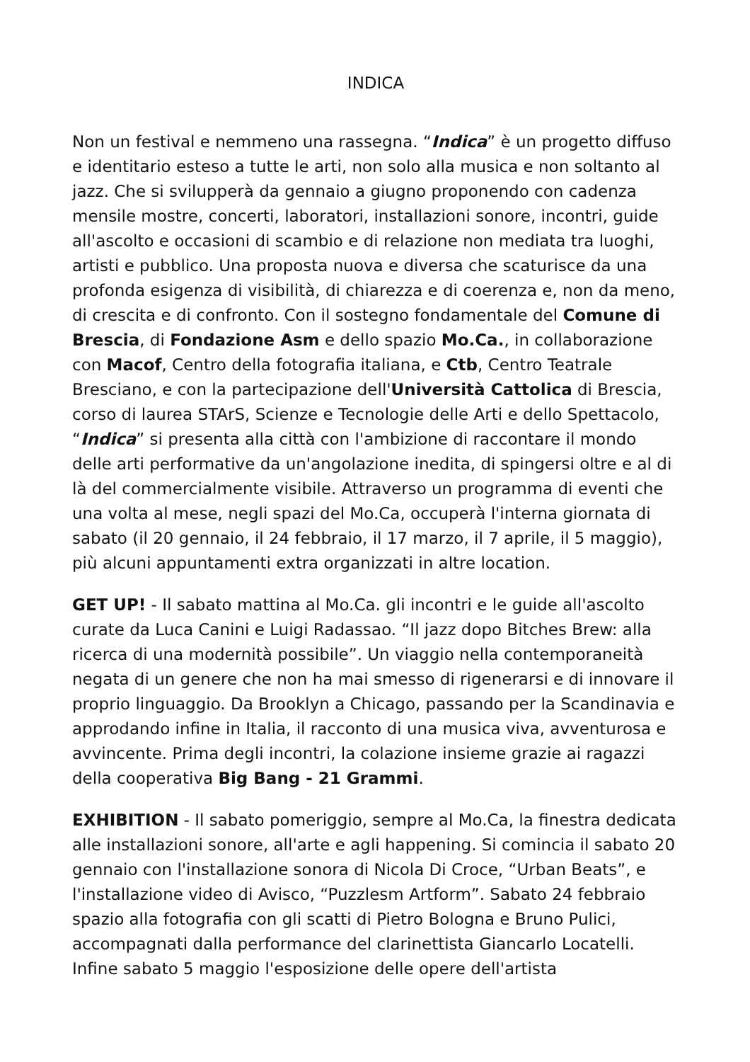INDICA
Non un festival e nemmeno una rassegna. “Indica” è un progetto diffuso e identitario esteso a tutte le arti, non solo alla musica e non soltanto al jazz. Che si svilupperà da gennaio a giugno proponendo con cadenza mensile mostre, concerti, laboratori, installazioni sonore, incontri, guide all'ascolto e occasioni di scambio e di relazione non mediata tra luoghi, artisti e pubblico. Una proposta nuova e diversa che scaturisce da una profonda esigenza di visibilità, di chiarezza e di coerenza e, non da meno, di crescita e di confronto. Con il sostegno fondamentale del Comune di Brescia, di Fondazione Asm e dello spazio Mo.Ca., in collaborazione con Macof, Centro della fotografia italiana, e Ctb, Centro Teatrale Bresciano, e con la partecipazione dell'Università Cattolica di Brescia, corso di laurea STArS, Scienze e Tecnologie delle Arti e dello Spettacolo, “Indica” si presenta alla città con l'ambizione di raccontare il mondo delle arti performative da un'angolazione inedita, di spingersi oltre e al di là del commercialmente visibile. Attraverso un programma di eventi che una volta al mese, negli spazi del Mo.Ca, occuperà l'interna giornata di sabato (il 20 gennaio, il 24 febbraio, il 17 marzo, il 7 aprile, il 5 maggio), più alcuni appuntamenti extra organizzati in altre location.
GET UP! - Il sabato mattina al Mo.Ca. gli incontri e le guide all'ascolto curate da Luca Canini e Luigi Radassao. “Il jazz dopo Bitches Brew: alla ricerca di una modernità possibile”. Un viaggio nella contemporaneità negata di un genere che non ha mai smesso di rigenerarsi e di innovare il proprio linguaggio. Da Brooklyn a Chicago, passando per la Scandinavia e approdando infine in Italia, il racconto di una musica viva, avventurosa e avvincente. Prima degli incontri, la colazione insieme grazie ai ragazzi della cooperativa Big Bang - 21 Grammi.
EXHIBITION - Il sabato pomeriggio, sempre al Mo.Ca, la finestra dedicata alle installazioni sonore, all'arte e agli happening. Si comincia il sabato 20 gennaio con l'installazione sonora di Nicola Di Croce, “Urban Beats”, e l'installazione video di Avisco, “Puzzlesm Artform”. Sabato 24 febbraio spazio alla fotografia con gli scatti di Pietro Bologna e Bruno Pulici, accompagnati dalla performance del clarinettista Giancarlo Locatelli. Infine sabato 5 maggio l'esposizione delle opere dell'artista